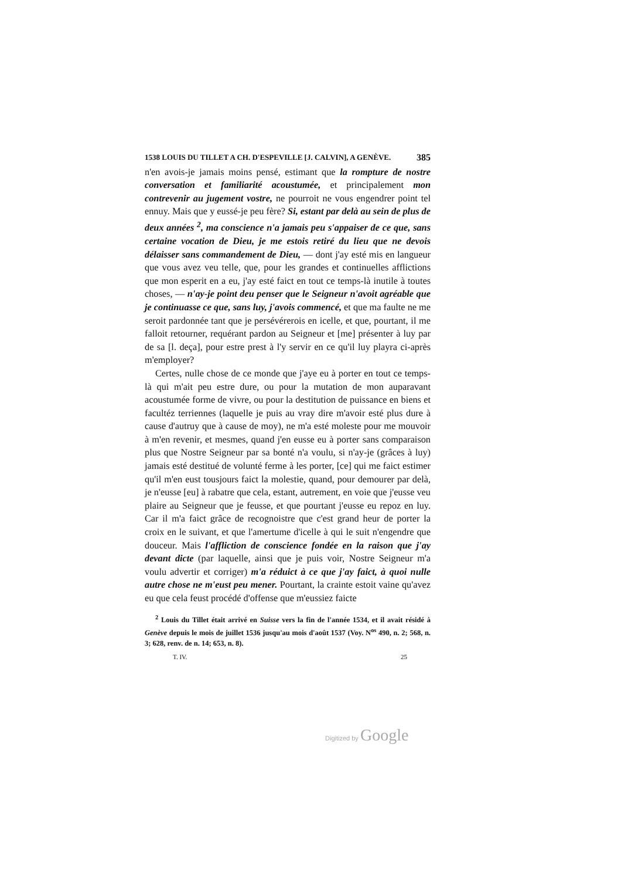1538 LOUIS DU TILLET A CH. D'ESPEVILLE [J. CALVIN], A GENÈVE. 385
n'en avois-je jamais moins pensé, estimant que la rompture de nostre conversation et familiarité acoustumée, et principalement mon contrevenir au jugement vostre, ne pourroit ne vous engendrer point tel ennuy. Mais que y eussé-je peu fère? Si, estant par delà au sein de plus de deux années <sup>2</sup>, ma conscience n'a jamais peu s'appaiser de ce que, sans certaine vocation de Dieu, je me estois retiré du lieu que ne devois délaisser sans commandement de Dieu, — dont j'ay esté mis en langueur que vous avez veu telle, que, pour les grandes et continuelles afflictions que mon esperit en a eu, j'ay esté faict en tout ce temps-là inutile à toutes choses, — n'ay-je point deu penser que le Seigneur n'avoit agréable que je continuasse ce que, sans luy, j'avois commencé, et que ma faulte ne me seroit pardonnée tant que je persévérerois en icelle, et que, pourtant, il me falloit retourner, requérant pardon au Seigneur et [me] présenter à luy par de sa [l. deça], pour estre prest à l'y servir en ce qu'il luy playra ci-après m'employer?
Certes, nulle chose de ce monde que j'aye eu à porter en tout ce temps-là qui m'ait peu estre dure, ou pour la mutation de mon auparavant acoustumée forme de vivre, ou pour la destitution de puissance en biens et facultéz terriennes (laquelle je puis au vray dire m'avoir esté plus dure à cause d'autruy que à cause de moy), ne m'a esté moleste pour me mouvoir à m'en revenir, et mesmes, quand j'en eusse eu à porter sans comparaison plus que Nostre Seigneur par sa bonté n'a voulu, si n'ay-je (grâces à luy) jamais esté destitué de volunté ferme à les porter, [ce] qui me faict estimer qu'il m'en eust tousjours faict la molestie, quand, pour demourer par delà, je n'eusse [eu] à rabatre que cela, estant, autrement, en voie que j'eusse veu plaire au Seigneur que je feusse, et que pourtant j'eusse eu repoz en luy. Car il m'a faict grâce de recognoistre que c'est grand heur de porter la croix en le suivant, et que l'amertume d'icelle à qui le suit n'engendre que douceur. Mais l'affliction de conscience fondée en la raison que j'ay devant dicte (par laquelle, ainsi que je puis voir, Nostre Seigneur m'a voulu advertir et corriger) m'a réduict à ce que j'ay faict, à quoi nulle autre chose ne m'eust peu mener. Pourtant, la crainte estoit vaine qu'avez eu que cela feust procédé d'offense que m'eussiez faicte
<sup>2</sup> Louis du Tillet était arrivé en Suisse vers la fin de l'année 1534, et il avait résidé à Genève depuis le mois de juillet 1536 jusqu'au mois d'août 1537 (Voy. N<sup>os</sup> 490, n. 2; 568, n. 3; 628, renv. de n. 14; 653, n. 8).
T. IV. 25
Digitized by Google